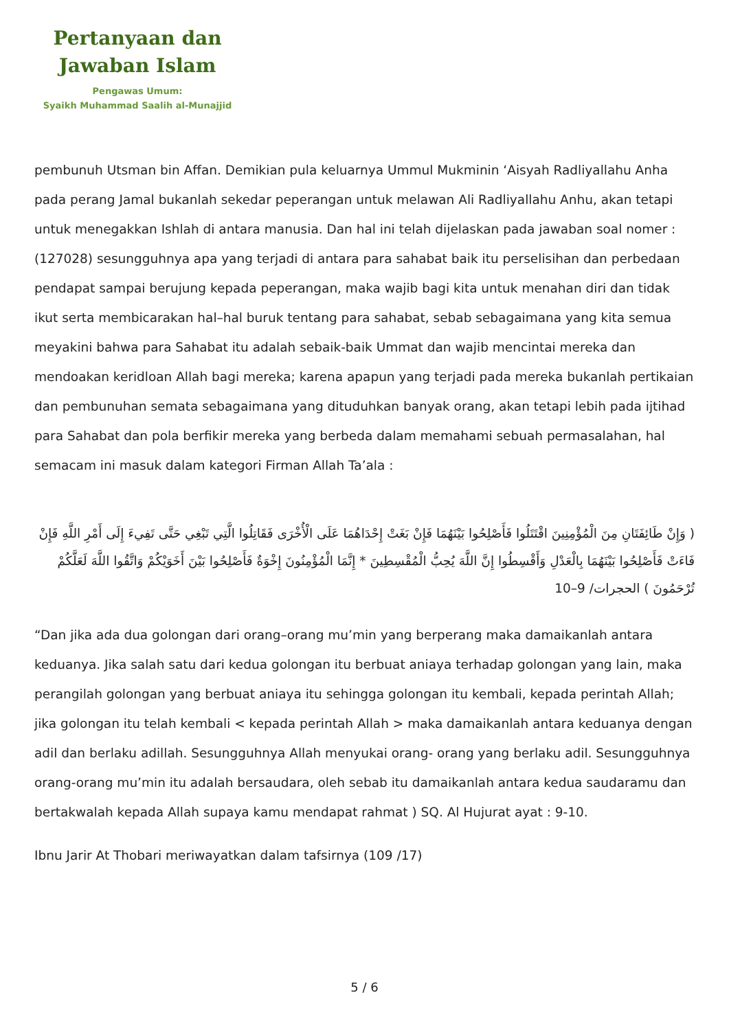Pertanyaan dan
Jawaban Islam
Pengawas Umum:
Syaikh Muhammad Saalih al-Munajjid
pembunuh Utsman bin Affan. Demikian pula keluarnya Ummul Mukminin ‘Aisyah Radliyallahu Anha pada perang Jamal bukanlah sekedar peperangan untuk melawan Ali Radliyallahu Anhu, akan tetapi untuk menegakkan Ishlah di antara manusia. Dan hal ini telah dijelaskan pada jawaban soal nomer : (127028) sesungguhnya apa yang terjadi di antara para sahabat baik itu perselisihan dan perbedaan pendapat sampai berujung kepada peperangan, maka wajib bagi kita untuk menahan diri dan tidak ikut serta membicarakan hal–hal buruk tentang para sahabat, sebab sebagaimana yang kita semua meyakini bahwa para Sahabat itu adalah sebaik-baik Ummat dan wajib mencintai mereka dan mendoakan keridloan Allah bagi mereka; karena apapun yang terjadi pada mereka bukanlah pertikaian dan pembunuhan semata sebagaimana yang dituduhkan banyak orang, akan tetapi lebih pada ijtihad para Sahabat dan pola berfikir mereka yang berbeda dalam memahami sebuah permasalahan, hal semacam ini masuk dalam kategori Firman Allah Ta’ala :
( وَإِنْ طَائِفَتَانِ مِنَ الْمُؤْمِنِينَ اقْتَتَلُوا فَأَصْلِحُوا بَيْنَهُمَا فَإِنْ بَغَتْ إِحْدَاهُمَا عَلَى الْأُخْرَى فَقَاتِلُوا الَّتِي تَبْغِي حَتَّى تَفِيءَ إِلَى أَمْرِ اللَّهِ فَإِنْ فَاءَتْ فَأَصْلِحُوا بَيْنَهُمَا بِالْعَدْلِ وَأَقْسِطُوا إِنَّ اللَّهَ يُحِبُّ الْمُقْسِطِينَ * إِنَّمَا الْمُؤْمِنُونَ إِخْوَةٌ فَأَصْلِحُوا بَيْنَ أَخَوَيْكُمْ وَاتَّقُوا اللَّهَ لَعَلَّكُمْ تُرْحَمُونَ ) الحجرات/ 9–10
“Dan jika ada dua golongan dari orang–orang mu’min yang berperang maka damaikanlah antara keduanya. Jika salah satu dari kedua golongan itu berbuat aniaya terhadap golongan yang lain, maka perangilah golongan yang berbuat aniaya itu sehingga golongan itu kembali, kepada perintah Allah; jika golongan itu telah kembali < kepada perintah Allah > maka damaikanlah antara keduanya dengan adil dan berlaku adillah. Sesungguhnya Allah menyukai orang- orang yang berlaku adil. Sesungguhnya orang-orang mu’min itu adalah bersaudara, oleh sebab itu damaikanlah antara kedua saudaramu dan bertakwalah kepada Allah supaya kamu mendapat rahmat ) SQ. Al Hujurat ayat : 9-10.
Ibnu Jarir At Thobari meriwayatkan dalam tafsirnya (109 /17)
5 / 6